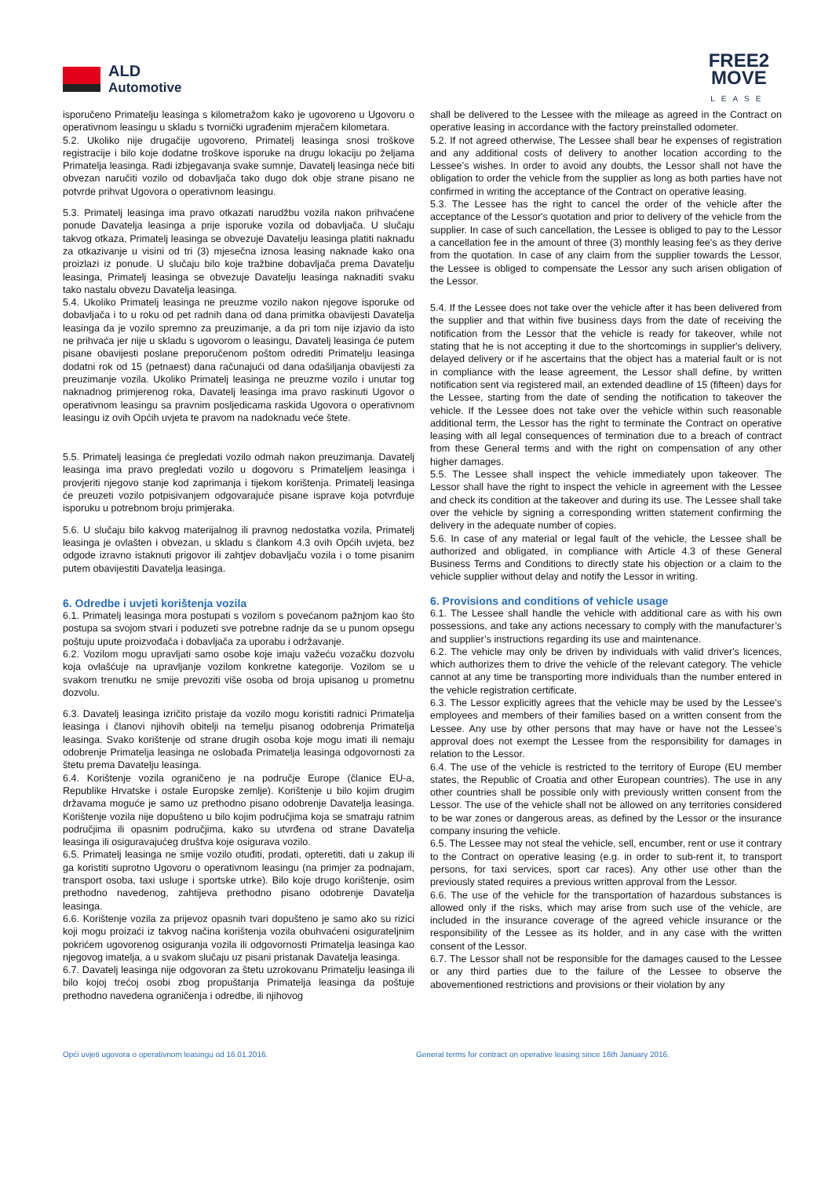ALD
Automotive
FREE2
MOVE
LEASE
isporučeno Primatelju leasinga s kilometražom kako je ugovoreno u Ugovoru o operativnom leasingu u skladu s tvornički ugrađenim mjeračem kilometara.
5.2. Ukoliko nije drugačije ugovoreno, Primatelj leasinga snosi troškove registracije i bilo koje dodatne troškove isporuke na drugu lokaciju po željama Primatelja leasinga. Radi izbjegavanja svake sumnje, Davatelj leasinga neće biti obvezan naručiti vozilo od dobavljača tako dugo dok obje strane pisano ne potvrde prihvat Ugovora o operativnom leasingu.
5.3. Primatelj leasinga ima pravo otkazati narudžbu vozila nakon prihvaćene ponude Davatelja leasinga a prije isporuke vozila od dobavljača. U slučaju takvog otkaza, Primatelj leasinga se obvezuje Davatelju leasinga platiti naknadu za otkazivanje u visini od tri (3) mjesečna iznosa leasing naknade kako ona proizlazi iz ponude. U slučaju bilo koje tražbine dobavljača prema Davatelju leasinga, Primatelj leasinga se obvezuje Davatelju leasinga naknaditi svaku tako nastalu obvezu Davatelja leasinga.
5.4. Ukoliko Primatelj leasinga ne preuzme vozilo nakon njegove isporuke od dobavljača i to u roku od pet radnih dana od dana primitka obavijesti Davatelja leasinga da je vozilo spremno za preuzimanje, a da pri tom nije izjavio da isto ne prihvaća jer nije u skladu s ugovorom o leasingu, Davatelj leasinga će putem pisane obavijesti poslane preporučenom poštom odrediti Primatelju leasinga dodatni rok od 15 (petnaest) dana računajući od dana odašiljanja obavijesti za preuzimanje vozila. Ukoliko Primatelj leasinga ne preuzme vozilo i unutar tog naknadnog primjerenog roka, Davatelj leasinga ima pravo raskinuti Ugovor o operativnom leasingu sa pravnim posljedicama raskida Ugovora o operativnom leasingu iz ovih Općih uvjeta te pravom na nadoknadu veće štete.
5.5. Primatelj leasinga će pregledati vozilo odmah nakon preuzimanja. Davatelj leasinga ima pravo pregledati vozilo u dogovoru s Primateljem leasinga i provjeriti njegovo stanje kod zaprimanja i tijekom korištenja. Primatelj leasinga će preuzeti vozilo potpisivanjem odgovarajuće pisane isprave koja potvrđuje isporuku u potrebnom broju primjeraka.
5.6. U slučaju bilo kakvog materijalnog ili pravnog nedostatka vozila, Primatelj leasinga je ovlašten i obvezan, u skladu s člankom 4.3 ovih Općih uvjeta, bez odgode izravno istaknuti prigovor ili zahtjev dobavljaču vozila i o tome pisanim putem obavijestiti Davatelja leasinga.
6. Odredbe i uvjeti korištenja vozila
6.1. Primatelj leasinga mora postupati s vozilom s povećanom pažnjom kao što postupa sa svojom stvari i poduzeti sve potrebne radnje da se u punom opsegu poštuju upute proizvođača i dobavljača za uporabu i održavanje.
6.2. Vozilom mogu upravljati samo osobe koje imaju važeću vozačku dozvolu koja ovlašćuje na upravljanje vozilom konkretne kategorije. Vozilom se u svakom trenutku ne smije prevoziti više osoba od broja upisanog u prometnu dozvolu.
6.3. Davatelj leasinga izričito pristaje da vozilo mogu koristiti radnici Primatelja leasinga i članovi njihovih obitelji na temelju pisanog odobrenja Primatelja leasinga. Svako korištenje od strane drugih osoba koje mogu imati ili nemaju odobrenje Primatelja leasinga ne oslobađa Primatelja leasinga odgovornosti za štetu prema Davatelju leasinga.
6.4. Korištenje vozila ograničeno je na područje Europe (članice EU-a, Republike Hrvatske i ostale Europske zemlje). Korištenje u bilo kojim drugim državama moguće je samo uz prethodno pisano odobrenje Davatelja leasinga. Korištenje vozila nije dopušteno u bilo kojim područjima koja se smatraju ratnim područjima ili opasnim područjima, kako su utvrđena od strane Davatelja leasinga ili osiguravajućeg društva koje osigurava vozilo.
6.5. Primatelj leasinga ne smije vozilo otuđiti, prodati, opteretiti, dati u zakup ili ga koristiti suprotno Ugovoru o operativnom leasingu (na primjer za podnajam, transport osoba, taxi usluge i sportske utrke). Bilo koje drugo korištenje, osim prethodno navedenog, zahtijeva prethodno pisano odobrenje Davatelja leasinga.
6.6. Korištenje vozila za prijevoz opasnih tvari dopušteno je samo ako su rizici koji mogu proizaći iz takvog načina korištenja vozila obuhvaćeni osigurateljnim pokrićem ugovorenog osiguranja vozila ili odgovornosti Primatelja leasinga kao njegovog imatelja, a u svakom slučaju uz pisani pristanak Davatelja leasinga.
6.7. Davatelj leasinga nije odgovoran za štetu uzrokovanu Primatelju leasinga ili bilo kojoj trećoj osobi zbog propuštanja Primatelja leasinga da poštuje prethodno navedena ograničenja i odredbe, ili njihovog
shall be delivered to the Lessee with the mileage as agreed in the Contract on operative leasing in accordance with the factory preinstalled odometer.
5.2. If not agreed otherwise, The Lessee shall bear he expenses of registration and any additional costs of delivery to another location according to the Lessee’s wishes. In order to avoid any doubts, the Lessor shall not have the obligation to order the vehicle from the supplier as long as both parties have not confirmed in writing the acceptance of the Contract on operative leasing.
5.3. The Lessee has the right to cancel the order of the vehicle after the acceptance of the Lessor's quotation and prior to delivery of the vehicle from the supplier. In case of such cancellation, the Lessee is obliged to pay to the Lessor a cancellation fee in the amount of three (3) monthly leasing fee's as they derive from the quotation. In case of any claim from the supplier towards the Lessor, the Lessee is obliged to compensate the Lessor any such arisen obligation of the Lessor.
5.4. If the Lessee does not take over the vehicle after it has been delivered from the supplier and that within five business days from the date of receiving the notification from the Lessor that the vehicle is ready for takeover, while not stating that he is not accepting it due to the shortcomings in supplier's delivery, delayed delivery or if he ascertains that the object has a material fault or is not in compliance with the lease agreement, the Lessor shall define, by written notification sent via registered mail, an extended deadline of 15 (fifteen) days for the Lessee, starting from the date of sending the notification to takeover the vehicle. If the Lessee does not take over the vehicle within such reasonable additional term, the Lessor has the right to terminate the Contract on operative leasing with all legal consequences of termination due to a breach of contract from these General terms and with the right on compensation of any other higher damages.
5.5. The Lessee shall inspect the vehicle immediately upon takeover. The Lessor shall have the right to inspect the vehicle in agreement with the Lessee and check its condition at the takeover and during its use. The Lessee shall take over the vehicle by signing a corresponding written statement confirming the delivery in the adequate number of copies.
5.6. In case of any material or legal fault of the vehicle, the Lessee shall be authorized and obligated, in compliance with Article 4.3 of these General Business Terms and Conditions to directly state his objection or a claim to the vehicle supplier without delay and notify the Lessor in writing.
6. Provisions and conditions of vehicle usage
6.1. The Lessee shall handle the vehicle with additional care as with his own possessions, and take any actions necessary to comply with the manufacturer’s and supplier’s instructions regarding its use and maintenance.
6.2. The vehicle may only be driven by individuals with valid driver's licences, which authorizes them to drive the vehicle of the relevant category. The vehicle cannot at any time be transporting more individuals than the number entered in the vehicle registration certificate.
6.3. The Lessor explicitly agrees that the vehicle may be used by the Lessee's employees and members of their families based on a written consent from the Lessee. Any use by other persons that may have or have not the Lessee’s approval does not exempt the Lessee from the responsibility for damages in relation to the Lessor.
6.4. The use of the vehicle is restricted to the territory of Europe (EU member states, the Republic of Croatia and other European countries). The use in any other countries shall be possible only with previously written consent from the Lessor. The use of the vehicle shall not be allowed on any territories considered to be war zones or dangerous areas, as defined by the Lessor or the insurance company insuring the vehicle.
6.5. The Lessee may not steal the vehicle, sell, encumber, rent or use it contrary to the Contract on operative leasing (e.g. in order to sub-rent it, to transport persons, for taxi services, sport car races). Any other use other than the previously stated requires a previous written approval from the Lessor.
6.6. The use of the vehicle for the transportation of hazardous substances is allowed only if the risks, which may arise from such use of the vehicle, are included in the insurance coverage of the agreed vehicle insurance or the responsibility of the Lessee as its holder, and in any case with the written consent of the Lessor.
6.7. The Lessor shall not be responsible for the damages caused to the Lessee or any third parties due to the failure of the Lessee to observe the abovementioned restrictions and provisions or their violation by any
Opći uvjeti ugovora o operativnom leasingu od 16.01.2016. General terms for contract on operative leasing since 16th January 2016.